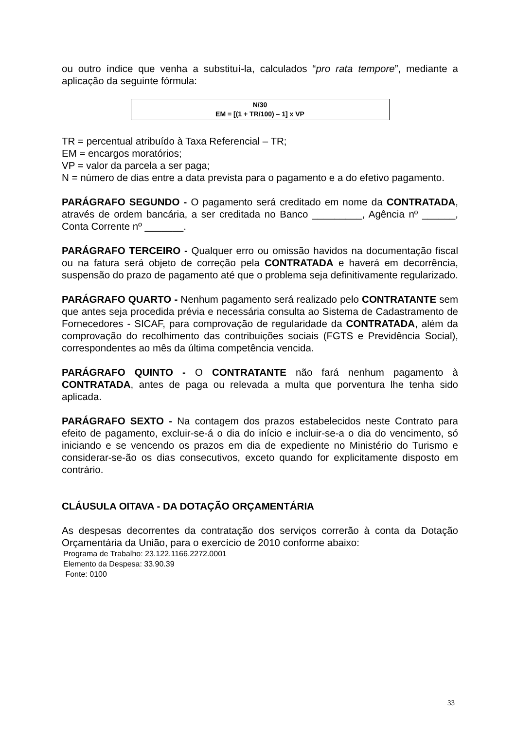ou outro índice que venha a substituí-la, calculados “pro rata tempore”, mediante a aplicação da seguinte fórmula:
N/30
EM = [(1 + TR/100) – 1] x VP
TR = percentual atribuído à Taxa Referencial – TR;
EM = encargos moratórios;
VP = valor da parcela a ser paga;
N = número de dias entre a data prevista para o pagamento e a do efetivo pagamento.
PARÁGRAFO SEGUNDO - O pagamento será creditado em nome da CONTRATADA, através de ordem bancária, a ser creditada no Banco _________, Agência nº ______, Conta Corrente nº _______.
PARÁGRAFO TERCEIRO - Qualquer erro ou omissão havidos na documentação fiscal ou na fatura será objeto de correção pela CONTRATADA e haverá em decorrência, suspensão do prazo de pagamento até que o problema seja definitivamente regularizado.
PARÁGRAFO QUARTO - Nenhum pagamento será realizado pelo CONTRATANTE sem que antes seja procedida prévia e necessária consulta ao Sistema de Cadastramento de Fornecedores - SICAF, para comprovação de regularidade da CONTRATADA, além da comprovação do recolhimento das contribuições sociais (FGTS e Previdência Social), correspondentes ao mês da última competência vencida.
PARÁGRAFO QUINTO - O CONTRATANTE não fará nenhum pagamento à CONTRATADA, antes de paga ou relevada a multa que porventura lhe tenha sido aplicada.
PARÁGRAFO SEXTO - Na contagem dos prazos estabelecidos neste Contrato para efeito de pagamento, excluir-se-á o dia do início e incluir-se-a o dia do vencimento, só iniciando e se vencendo os prazos em dia de expediente no Ministério do Turismo e considerar-se-ão os dias consecutivos, exceto quando for explicitamente disposto em contrário.
CLÁUSULA OITAVA - DA DOTAÇÃO ORÇAMENTÁRIA
As despesas decorrentes da contratação dos serviços correrão à conta da Dotação Orçamentária da União, para o exercício de 2010 conforme abaixo:
Programa de Trabalho: 23.122.1166.2272.0001
Elemento da Despesa: 33.90.39
Fonte: 0100
33